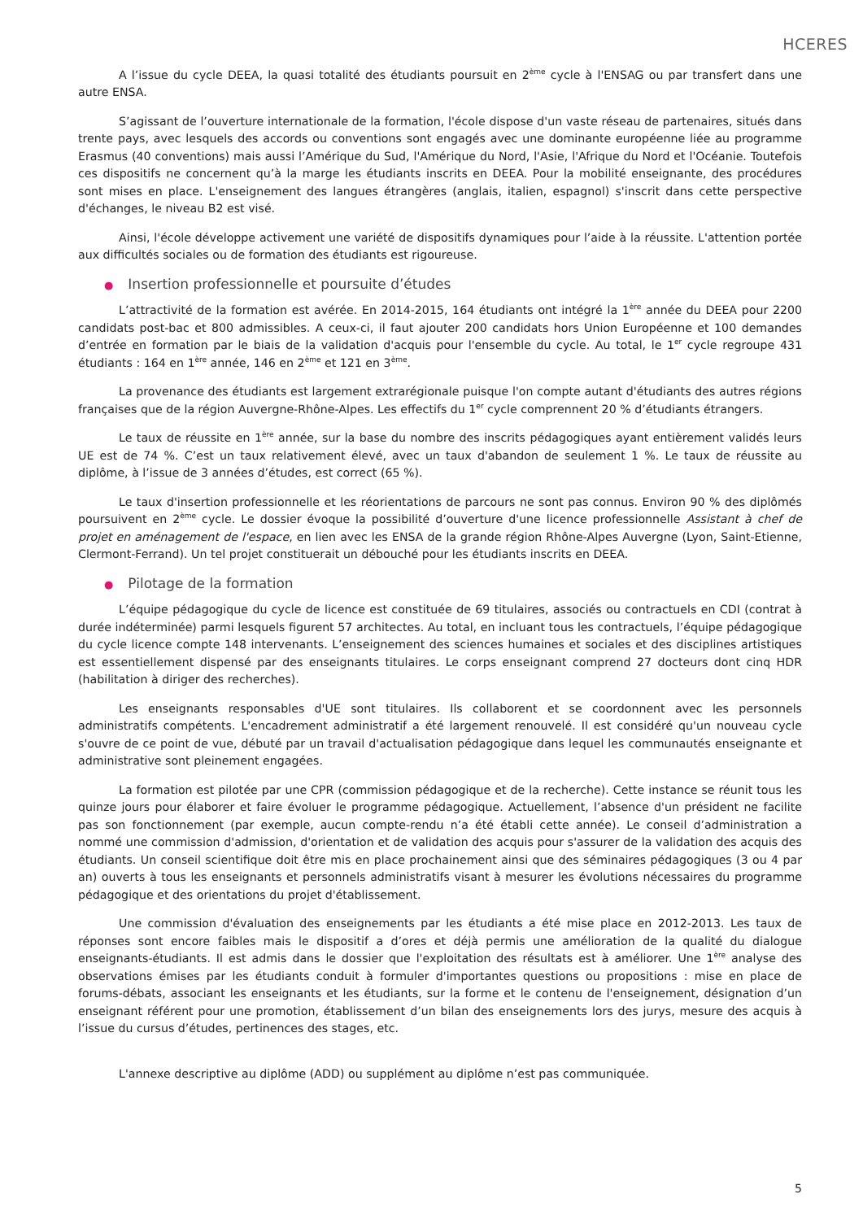HCERES
A l’issue du cycle DEEA, la quasi totalité des étudiants poursuit en 2<sup>ème</sup> cycle à l'ENSAG ou par transfert dans une autre ENSA.
S’agissant de l’ouverture internationale de la formation, l'école dispose d'un vaste réseau de partenaires, situés dans trente pays, avec lesquels des accords ou conventions sont engagés avec une dominante européenne liée au programme Erasmus (40 conventions) mais aussi l’Amérique du Sud, l'Amérique du Nord, l'Asie, l'Afrique du Nord et l'Océanie. Toutefois ces dispositifs ne concernent qu’à la marge les étudiants inscrits en DEEA. Pour la mobilité enseignante, des procédures sont mises en place. L'enseignement des langues étrangères (anglais, italien, espagnol) s'inscrit dans cette perspective d'échanges, le niveau B2 est visé.
Ainsi, l'école développe activement une variété de dispositifs dynamiques pour l’aide à la réussite. L'attention portée aux difficultés sociales ou de formation des étudiants est rigoureuse.
● Insertion professionnelle et poursuite d’études
L’attractivité de la formation est avérée. En 2014-2015, 164 étudiants ont intégré la 1<sup>ère</sup> année du DEEA pour 2200 candidats post-bac et 800 admissibles. A ceux-ci, il faut ajouter 200 candidats hors Union Européenne et 100 demandes d’entrée en formation par le biais de la validation d'acquis pour l'ensemble du cycle. Au total, le 1<sup>er</sup> cycle regroupe 431 étudiants : 164 en 1<sup>ère</sup> année, 146 en 2<sup>ème</sup> et 121 en 3<sup>ème</sup>.
La provenance des étudiants est largement extrarégionale puisque l'on compte autant d'étudiants des autres régions françaises que de la région Auvergne-Rhône-Alpes. Les effectifs du 1<sup>er</sup> cycle comprennent 20 % d’étudiants étrangers.
Le taux de réussite en 1<sup>ère</sup> année, sur la base du nombre des inscrits pédagogiques ayant entièrement validés leurs UE est de 74 %. C’est un taux relativement élevé, avec un taux d'abandon de seulement 1 %. Le taux de réussite au diplôme, à l’issue de 3 années d’études, est correct (65 %).
Le taux d'insertion professionnelle et les réorientations de parcours ne sont pas connus. Environ 90 % des diplômés poursuivent en 2<sup>ème</sup> cycle. Le dossier évoque la possibilité d’ouverture d'une licence professionnelle Assistant à chef de projet en aménagement de l'espace, en lien avec les ENSA de la grande région Rhône-Alpes Auvergne (Lyon, Saint-Etienne, Clermont-Ferrand). Un tel projet constituerait un débouché pour les étudiants inscrits en DEEA.
● Pilotage de la formation
L’équipe pédagogique du cycle de licence est constituée de 69 titulaires, associés ou contractuels en CDI (contrat à durée indéterminée) parmi lesquels figurent 57 architectes. Au total, en incluant tous les contractuels, l’équipe pédagogique du cycle licence compte 148 intervenants. L’enseignement des sciences humaines et sociales et des disciplines artistiques est essentiellement dispensé par des enseignants titulaires. Le corps enseignant comprend 27 docteurs dont cinq HDR (habilitation à diriger des recherches).
Les enseignants responsables d'UE sont titulaires. Ils collaborent et se coordonnent avec les personnels administratifs compétents. L'encadrement administratif a été largement renouvelé. Il est considéré qu'un nouveau cycle s'ouvre de ce point de vue, débuté par un travail d'actualisation pédagogique dans lequel les communautés enseignante et administrative sont pleinement engagées.
La formation est pilotée par une CPR (commission pédagogique et de la recherche). Cette instance se réunit tous les quinze jours pour élaborer et faire évoluer le programme pédagogique. Actuellement, l’absence d'un président ne facilite pas son fonctionnement (par exemple, aucun compte-rendu n’a été établi cette année). Le conseil d’administration a nommé une commission d'admission, d'orientation et de validation des acquis pour s'assurer de la validation des acquis des étudiants. Un conseil scientifique doit être mis en place prochainement ainsi que des séminaires pédagogiques (3 ou 4 par an) ouverts à tous les enseignants et personnels administratifs visant à mesurer les évolutions nécessaires du programme pédagogique et des orientations du projet d'établissement.
Une commission d'évaluation des enseignements par les étudiants a été mise place en 2012-2013. Les taux de réponses sont encore faibles mais le dispositif a d’ores et déjà permis une amélioration de la qualité du dialogue enseignants-étudiants. Il est admis dans le dossier que l'exploitation des résultats est à améliorer. Une 1<sup>ère</sup> analyse des observations émises par les étudiants conduit à formuler d'importantes questions ou propositions : mise en place de forums-débats, associant les enseignants et les étudiants, sur la forme et le contenu de l'enseignement, désignation d’un enseignant référent pour une promotion, établissement d’un bilan des enseignements lors des jurys, mesure des acquis à l’issue du cursus d’études, pertinences des stages, etc.
L'annexe descriptive au diplôme (ADD) ou supplément au diplôme n’est pas communiquée.
5